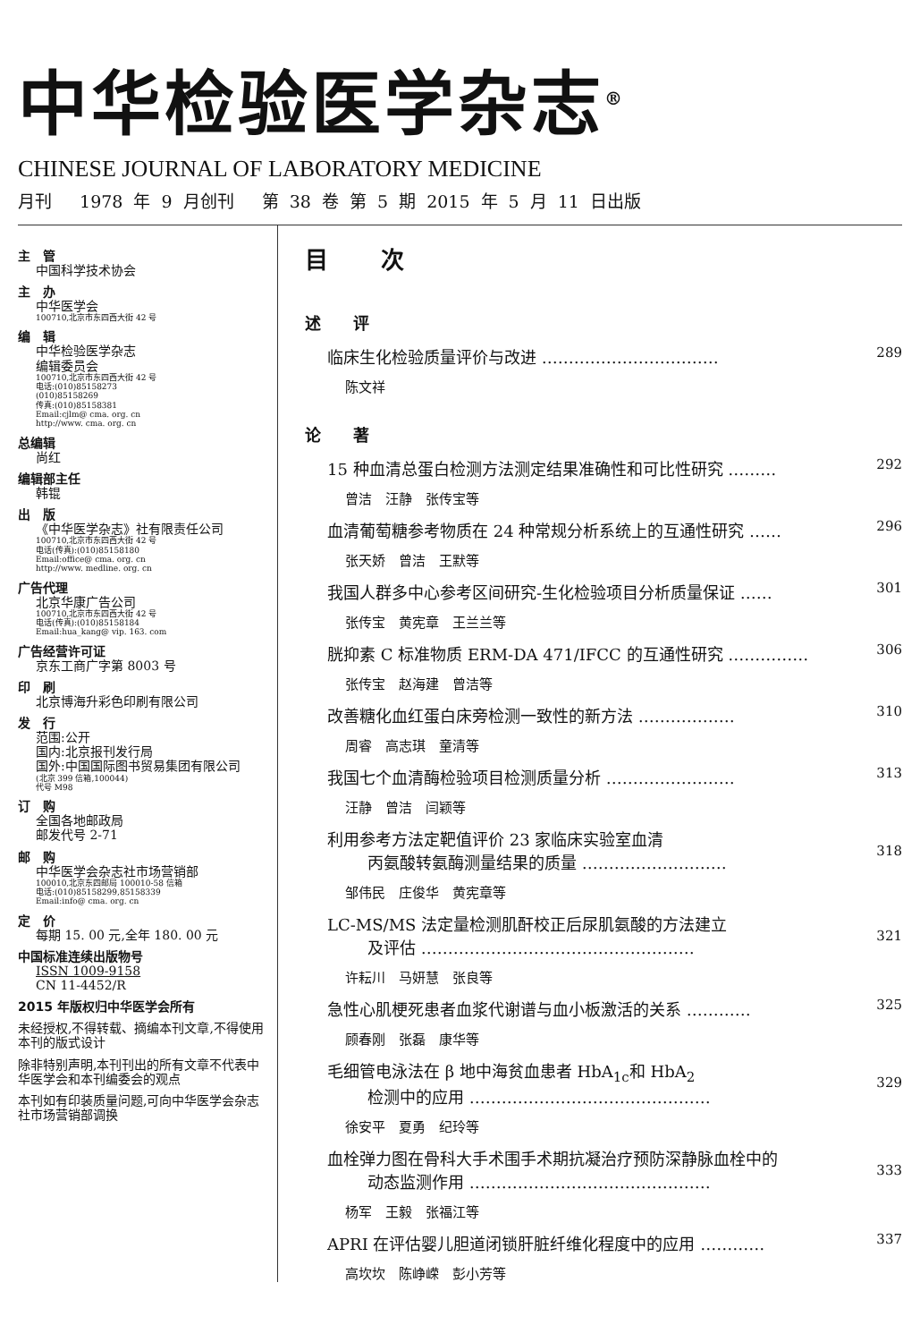中华检验医学杂志<sup>®</sup>
CHINESE JOURNAL OF LABORATORY MEDICINE
月刊　 1978 年 9 月创刊　 第 38 卷 第 5 期 2015 年 5 月 11 日出版
主　管
中国科学技术协会
主　办
中华医学会
100710,北京市东四西大街 42 号
编　辑
中华检验医学杂志
编辑委员会
100710,北京市东四西大街 42 号
电话:(010)85158273
(010)85158269
传真:(010)85158381
Email:cjlm@ cma. org. cn
http://www. cma. org. cn
总编辑
尚红
编辑部主任
韩锟
出　版
《中华医学杂志》社有限责任公司
100710,北京市东四西大街 42 号
电话(传真):(010)85158180
Email:office@ cma. org. cn
http://www. medline. org. cn
广告代理
北京华康广告公司
100710,北京市东四西大街 42 号
电话(传真):(010)85158184
Email:hua_kang@ vip. 163. com
广告经营许可证
京东工商广字第 8003 号
印　刷
北京博海升彩色印刷有限公司
发　行
范围:公开
国内:北京报刊发行局
国外:中国国际图书贸易集团有限公司
(北京 399 信箱,100044)
代号 M98
订　购
全国各地邮政局
邮发代号 2-71
邮　购
中华医学会杂志社市场营销部
100010,北京东四邮局 100010-58 信箱
电话:(010)85158299,85158339
Email:info@ cma. org. cn
定　价
每期 15. 00 元,全年 180. 00 元
中国标准连续出版物号
ISSN 1009-9158
CN 11-4452/R
2015 年版权归中华医学会所有
未经授权,不得转载、摘编本刊文章,不得使用本刊的版式设计
除非特别声明,本刊刊出的所有文章不代表中华医学会和本刊编委会的观点
本刊如有印装质量问题,可向中华医学会杂志社市场营销部调换
目 次
述 评
临床生化检验质量评价与改进 …………………………… 289
陈文祥
论 著
15 种血清总蛋白检测方法测定结果准确性和可比性研究 ……… 292
曾洁　汪静　张传宝等
血清葡萄糖参考物质在 24 种常规分析系统上的互通性研究 …… 296
张天娇　曾洁　王默等
我国人群多中心参考区间研究-生化检验项目分析质量保证 …… 301
张传宝　黄宪章　王兰兰等
胱抑素 C 标准物质 ERM-DA 471/IFCC 的互通性研究 …………… 306
张传宝　赵海建　曾洁等
改善糖化血红蛋白床旁检测一致性的新方法 ……………… 310
周睿　高志琪　童清等
我国七个血清酶检验项目检测质量分析 …………………… 313
汪静　曾洁　闫颖等
利用参考方法定靶值评价 23 家临床实验室血清
丙氨酸转氨酶测量结果的质量 ………………………
318
邹伟民　庄俊华　黄宪章等
LC-MS/MS 法定量检测肌酐校正后尿肌氨酸的方法建立
及评估 ……………………………………………
321
许耘川　马妍慧　张良等
急性心肌梗死患者血浆代谢谱与血小板激活的关系 ………… 325
顾春刚　张磊　康华等
毛细管电泳法在 β 地中海贫血患者 HbA<sub>1c</sub>和 HbA<sub>2</sub>
检测中的应用 ………………………………………
329
徐安平　夏勇　纪玲等
血栓弹力图在骨科大手术围手术期抗凝治疗预防深静脉血栓中的
动态监测作用 ………………………………………
333
杨军　王毅　张福江等
APRI 在评估婴儿胆道闭锁肝脏纤维化程度中的应用 ………… 337
高坎坎　陈峥嵘　彭小芳等